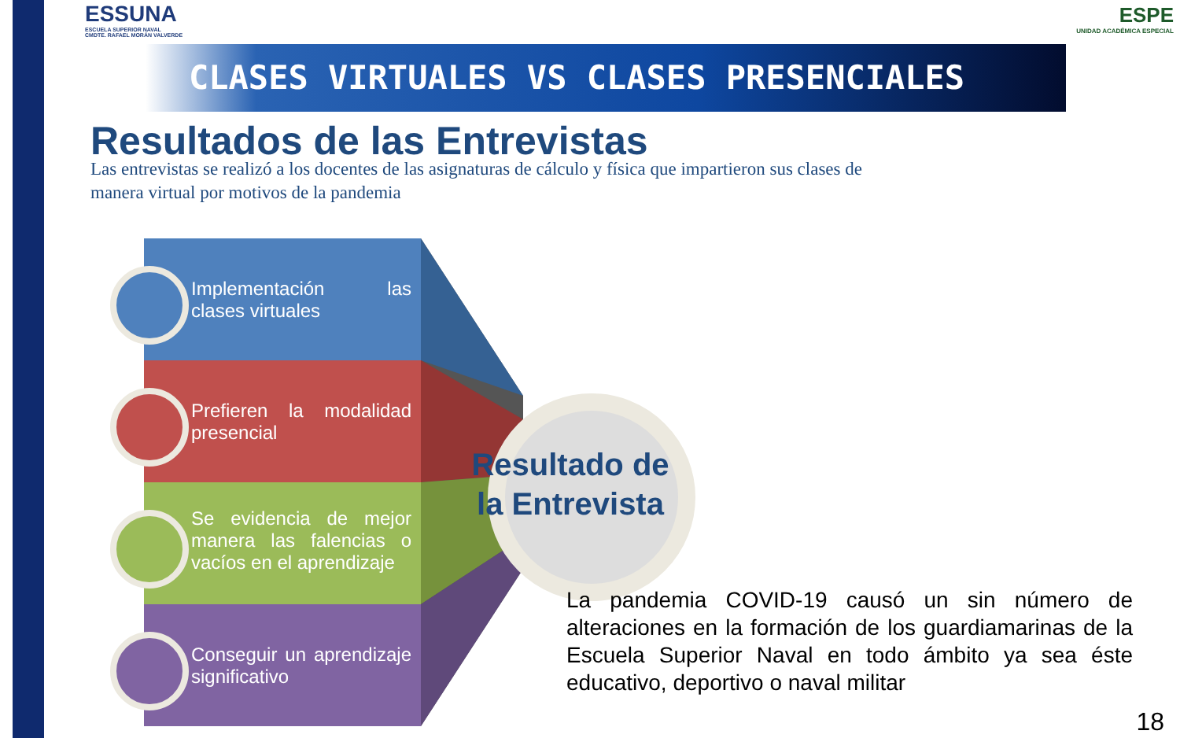ESSUNA
ESCUELA SUPERIOR NAVAL
CMDTE. RAFAEL MORÁN VALVERDE
ESPE
UNIDAD ACADÉMICA ESPECIAL
CLASES VIRTUALES VS CLASES PRESENCIALES
Resultados de las Entrevistas
Las entrevistas se realizó a los docentes de las asignaturas de cálculo y física que impartieron sus clases de manera virtual por motivos de la pandemia
Implementación las clases virtuales
Prefieren la modalidad presencial
Se evidencia de mejor manera las falencias o vacíos en el aprendizaje
Conseguir un aprendizaje significativo
Resultado de la Entrevista
La pandemia COVID-19 causó un sin número de alteraciones en la formación de los guardiamarinas de la Escuela Superior Naval en todo ámbito ya sea éste educativo, deportivo o naval militar
18